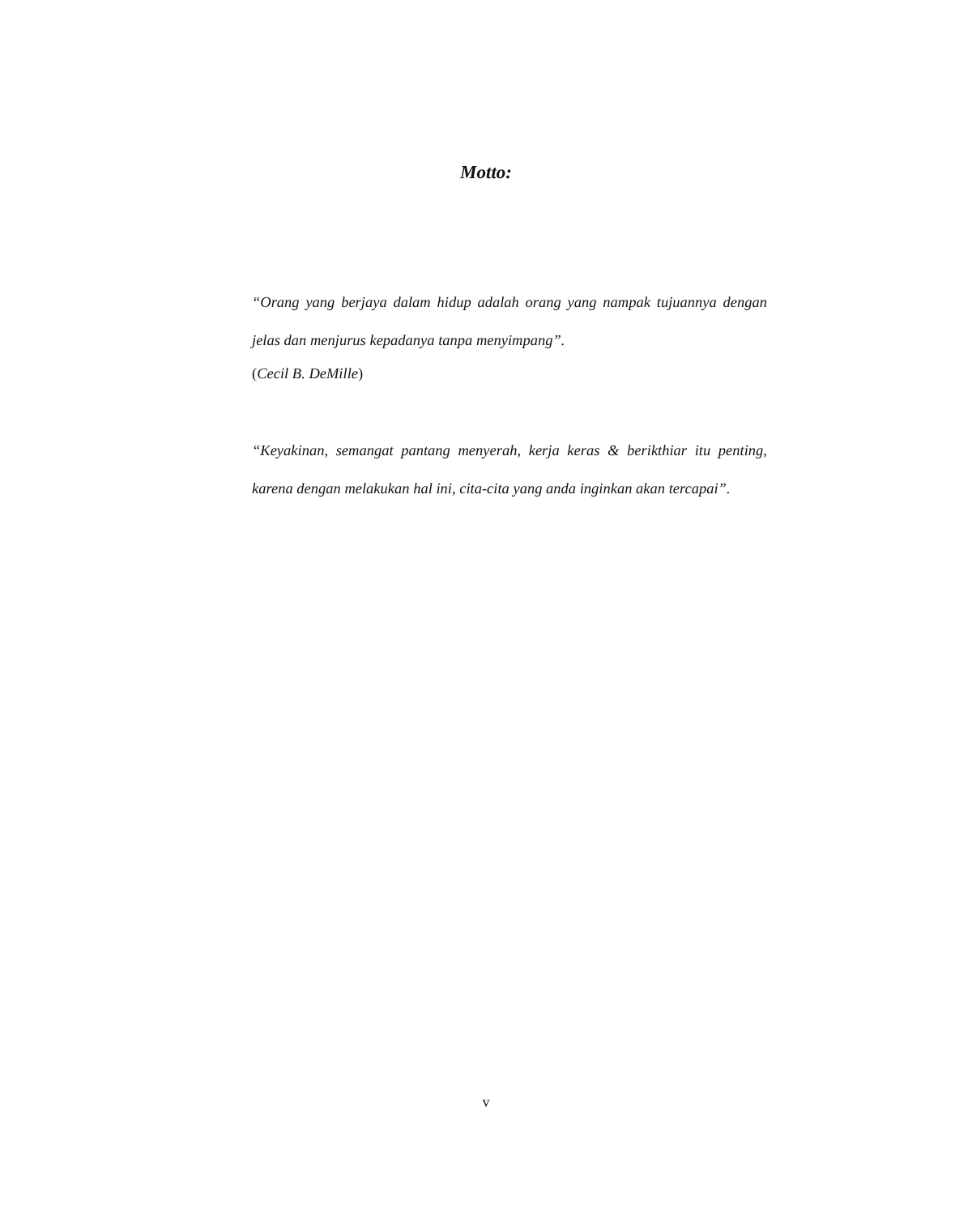Motto:
“Orang yang berjaya dalam hidup adalah orang yang nampak tujuannya dengan jelas dan menjurus kepadanya tanpa menyimpang”.
(Cecil B. DeMille)
“Keyakinan, semangat pantang menyerah, kerja keras & berikthiar itu penting, karena dengan melakukan hal ini, cita-cita yang anda inginkan akan tercapai”.
v